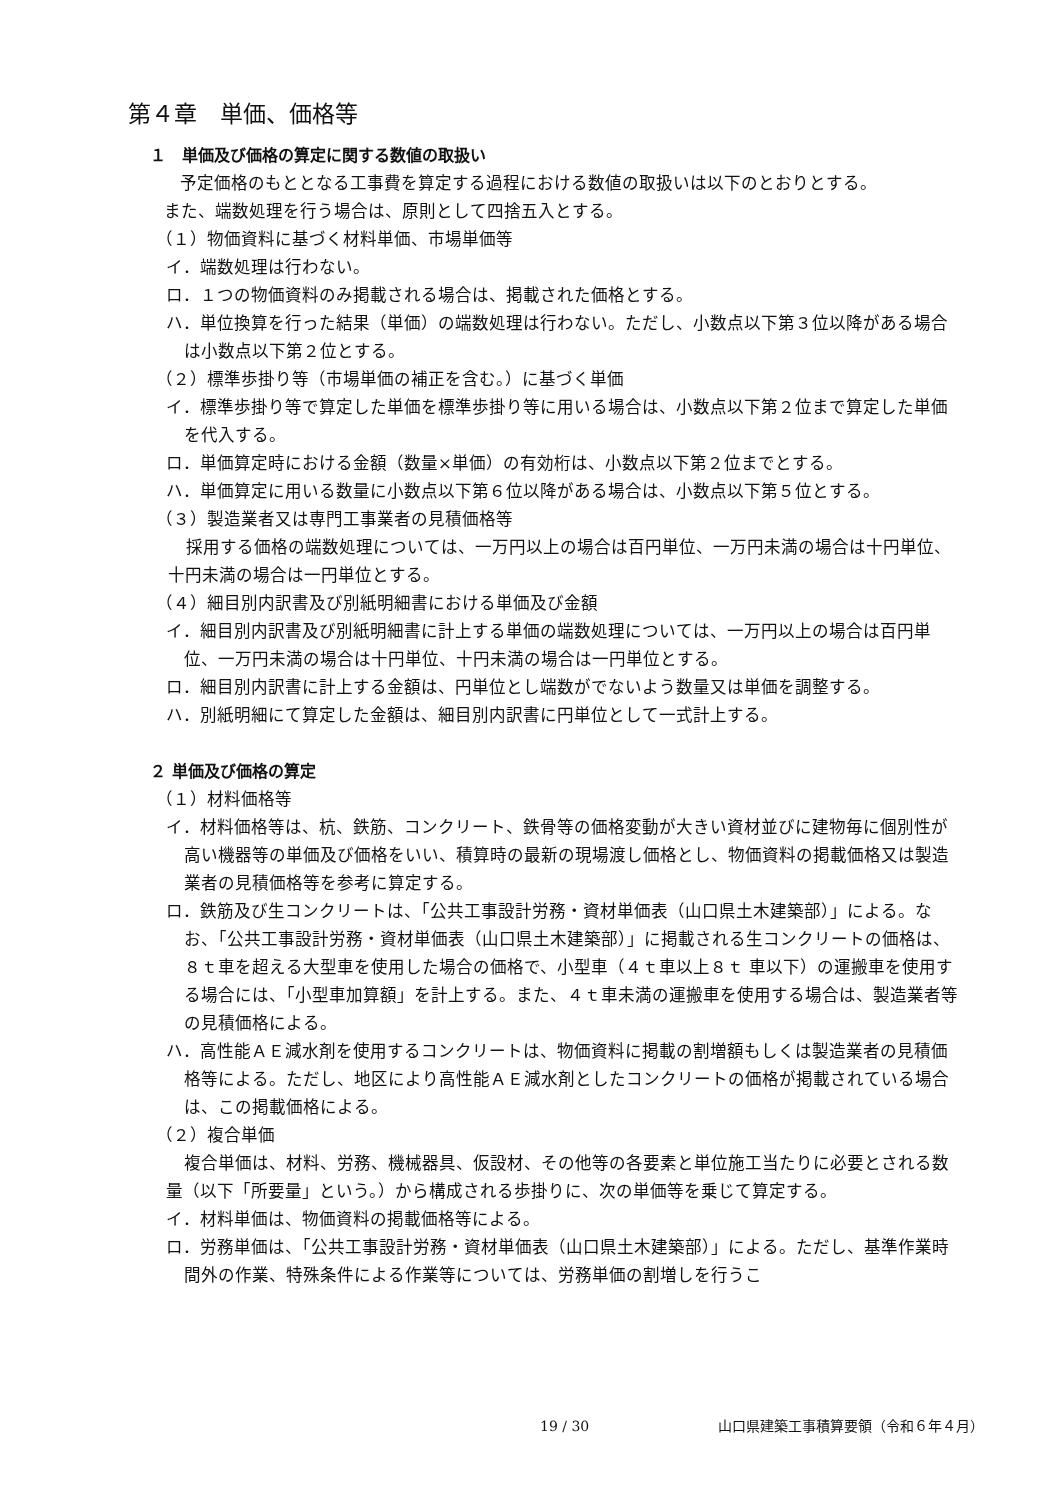第４章　単価、価格等
１　単価及び価格の算定に関する数値の取扱い
予定価格のもととなる工事費を算定する過程における数値の取扱いは以下のとおりとする。
また、端数処理を行う場合は、原則として四捨五入とする。
（１）物価資料に基づく材料単価、市場単価等
イ．端数処理は行わない。
ロ．１つの物価資料のみ掲載される場合は、掲載された価格とする。
ハ．単位換算を行った結果（単価）の端数処理は行わない。ただし、小数点以下第３位以降がある場合は小数点以下第２位とする。
（２）標準歩掛り等（市場単価の補正を含む。）に基づく単価
イ．標準歩掛り等で算定した単価を標準歩掛り等に用いる場合は、小数点以下第２位まで算定した単価を代入する。
ロ．単価算定時における金額（数量×単価）の有効桁は、小数点以下第２位までとする。
ハ．単価算定に用いる数量に小数点以下第６位以降がある場合は、小数点以下第５位とする。
（３）製造業者又は専門工事業者の見積価格等
採用する価格の端数処理については、一万円以上の場合は百円単位、一万円未満の場合は十円単位、十円未満の場合は一円単位とする。
（４）細目別内訳書及び別紙明細書における単価及び金額
イ．細目別内訳書及び別紙明細書に計上する単価の端数処理については、一万円以上の場合は百円単位、一万円未満の場合は十円単位、十円未満の場合は一円単位とする。
ロ．細目別内訳書に計上する金額は、円単位とし端数がでないよう数量又は単価を調整する。
ハ．別紙明細にて算定した金額は、細目別内訳書に円単位として一式計上する。
２ 単価及び価格の算定
（１）材料価格等
イ．材料価格等は、杭、鉄筋、コンクリート、鉄骨等の価格変動が大きい資材並びに建物毎に個別性が高い機器等の単価及び価格をいい、積算時の最新の現場渡し価格とし、物価資料の掲載価格又は製造業者の見積価格等を参考に算定する。
ロ．鉄筋及び生コンクリートは、「公共工事設計労務・資材単価表（山口県土木建築部）」による。なお、「公共工事設計労務・資材単価表（山口県土木建築部）」に掲載される生コンクリートの価格は、８ｔ車を超える大型車を使用した場合の価格で、小型車（４ｔ車以上８ｔ 車以下）の運搬車を使用する場合には、「小型車加算額」を計上する。また、４ｔ車未満の運搬車を使用する場合は、製造業者等の見積価格による。
ハ．高性能ＡＥ減水剤を使用するコンクリートは、物価資料に掲載の割増額もしくは製造業者の見積価格等による。ただし、地区により高性能ＡＥ減水剤としたコンクリートの価格が掲載されている場合は、この掲載価格による。
（２）複合単価
複合単価は、材料、労務、機械器具、仮設材、その他等の各要素と単位施工当たりに必要とされる数量（以下「所要量」という。）から構成される歩掛りに、次の単価等を乗じて算定する。
イ．材料単価は、物価資料の掲載価格等による。
ロ．労務単価は、「公共工事設計労務・資材単価表（山口県土木建築部）」による。ただし、基準作業時間外の作業、特殊条件による作業等については、労務単価の割増しを行うこ
19 / 30 山口県建築工事積算要領（令和６年４月）